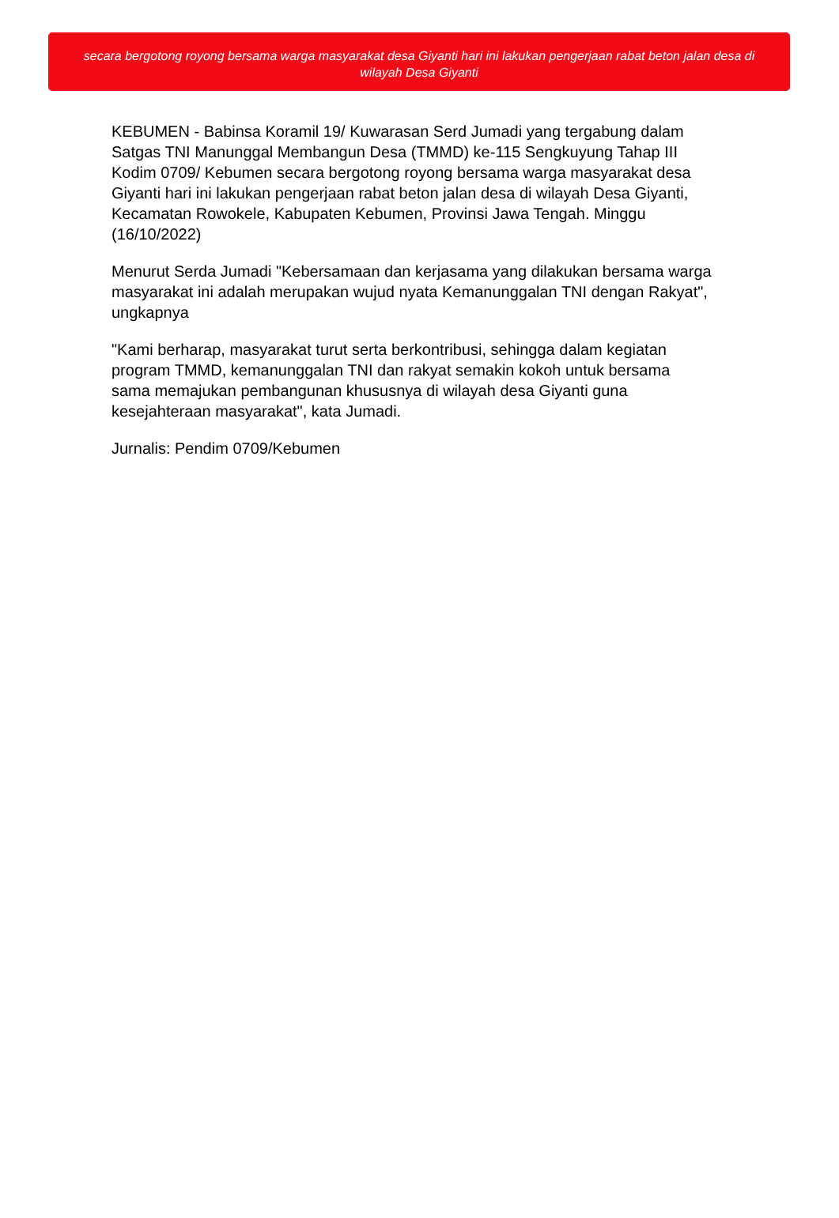secara bergotong royong bersama warga masyarakat desa Giyanti hari ini lakukan pengerjaan rabat beton jalan desa di wilayah Desa Giyanti
KEBUMEN - Babinsa Koramil 19/ Kuwarasan Serd Jumadi yang tergabung dalam Satgas TNI Manunggal Membangun Desa (TMMD) ke-115 Sengkuyung Tahap III Kodim 0709/ Kebumen secara bergotong royong bersama warga masyarakat desa Giyanti hari ini lakukan pengerjaan rabat beton jalan desa di wilayah Desa Giyanti, Kecamatan Rowokele, Kabupaten Kebumen, Provinsi Jawa Tengah. Minggu (16/10/2022)
Menurut Serda Jumadi "Kebersamaan dan kerjasama yang dilakukan bersama warga masyarakat ini adalah merupakan wujud nyata Kemanunggalan TNI dengan Rakyat", ungkapnya
"Kami berharap, masyarakat turut serta berkontribusi, sehingga dalam kegiatan program TMMD, kemanunggalan TNI dan rakyat semakin kokoh untuk bersama sama memajukan pembangunan khususnya di wilayah desa Giyanti guna kesejahteraan masyarakat", kata Jumadi.
Jurnalis: Pendim 0709/Kebumen